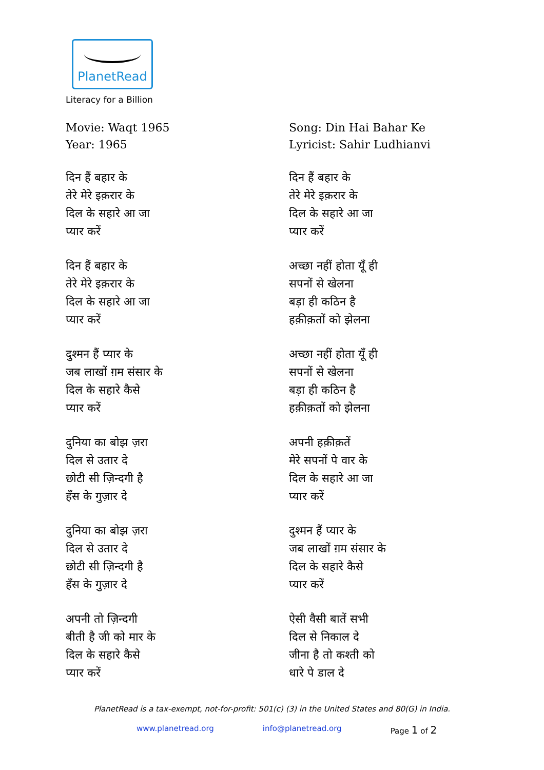PlanetRead
Literacy for a Billion
Movie: Waqt 1965
Year: 1965
दिन हैं बहार के
तेरे मेरे इक़रार के
दिल के सहारे आ जा
प्यार करें
दिन हैं बहार के
तेरे मेरे इक़रार के
दिल के सहारे आ जा
प्यार करें
दुश्मन हैं प्यार के
जब लाखों ग़म संसार के
दिल के सहारे कैसे
प्यार करें
दुनिया का बोझ ज़रा
दिल से उतार दे
छोटी सी ज़िन्दगी है
हँस के गुज़ार दे
दुनिया का बोझ ज़रा
दिल से उतार दे
छोटी सी ज़िन्दगी है
हँस के गुज़ार दे
अपनी तो ज़िन्दगी
बीती है जी को मार के
दिल के सहारे कैसे
प्यार करें
Song: Din Hai Bahar Ke
Lyricist: Sahir Ludhianvi
दिन हैं बहार के
तेरे मेरे इक़रार के
दिल के सहारे आ जा
प्यार करें
अच्छा नहीं होता यूँ ही
सपनों से खेलना
बड़ा ही कठिन है
हक़ीक़तों को झेलना
अच्छा नहीं होता यूँ ही
सपनों से खेलना
बड़ा ही कठिन है
हक़ीक़तों को झेलना
अपनी हक़ीक़तें
मेरे सपनों पे वार के
दिल के सहारे आ जा
प्यार करें
दुश्मन हैं प्यार के
जब लाखों ग़म संसार के
दिल के सहारे कैसे
प्यार करें
ऐसी वैसी बातें सभी
दिल से निकाल दे
जीना है तो कश्ती को
धारे पे डाल दे
PlanetRead is a tax-exempt, not-for-profit: 501(c) (3) in the United States and 80(G) in India.
www.planetread.org info@planetread.org Page 1 of 2